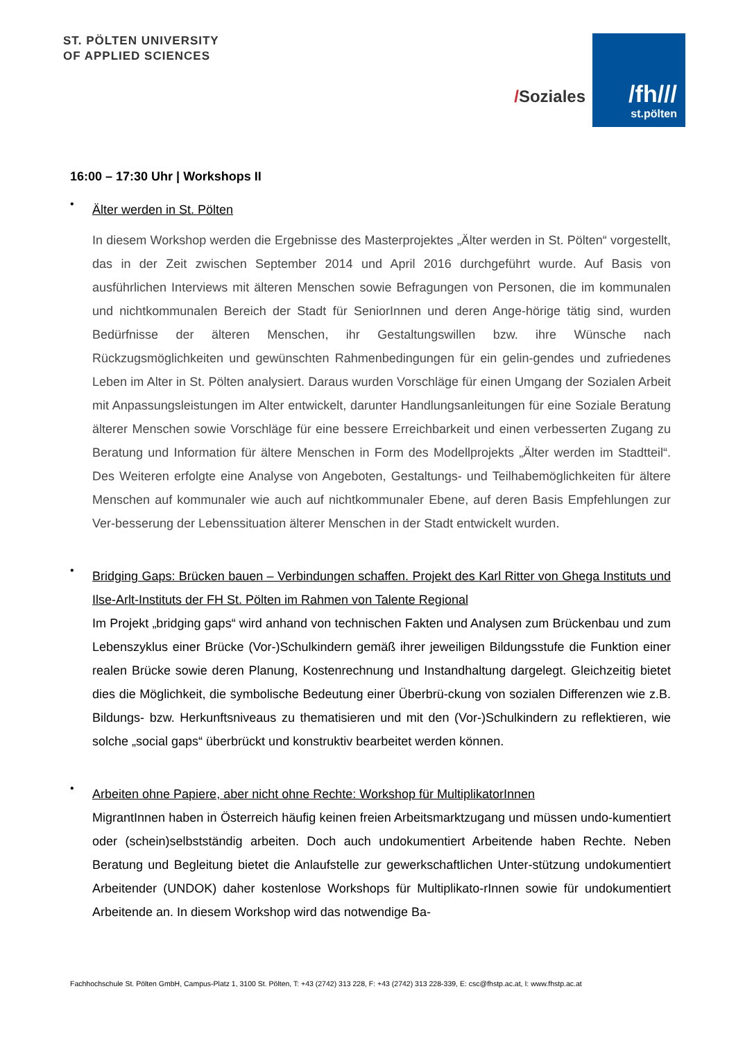ST. PÖLTEN UNIVERSITY
OF APPLIED SCIENCES
/Soziales
/fh///
st.pölten
16:00 – 17:30 Uhr | Workshops II
•
Älter werden in St. Pölten
In diesem Workshop werden die Ergebnisse des Masterprojektes „Älter werden in St. Pölten“ vorgestellt, das in der Zeit zwischen September 2014 und April 2016 durchgeführt wurde. Auf Basis von ausführlichen Interviews mit älteren Menschen sowie Befragungen von Personen, die im kommunalen und nichtkommunalen Bereich der Stadt für SeniorInnen und deren Ange-hörige tätig sind, wurden Bedürfnisse der älteren Menschen, ihr Gestaltungswillen bzw. ihre Wünsche nach Rückzugsmöglichkeiten und gewünschten Rahmenbedingungen für ein gelin-gendes und zufriedenes Leben im Alter in St. Pölten analysiert. Daraus wurden Vorschläge für einen Umgang der Sozialen Arbeit mit Anpassungsleistungen im Alter entwickelt, darunter Handlungsanleitungen für eine Soziale Beratung älterer Menschen sowie Vorschläge für eine bessere Erreichbarkeit und einen verbesserten Zugang zu Beratung und Information für ältere Menschen in Form des Modellprojekts „Älter werden im Stadtteil“. Des Weiteren erfolgte eine Analyse von Angeboten, Gestaltungs- und Teilhabemöglichkeiten für ältere Menschen auf kommunaler wie auch auf nichtkommunaler Ebene, auf deren Basis Empfehlungen zur Ver-besserung der Lebenssituation älterer Menschen in der Stadt entwickelt wurden.
•
Bridging Gaps: Brücken bauen – Verbindungen schaffen. Projekt des Karl Ritter von Ghega Instituts und Ilse-Arlt-Instituts der FH St. Pölten im Rahmen von Talente Regional
Im Projekt „bridging gaps“ wird anhand von technischen Fakten und Analysen zum Brückenbau und zum Lebenszyklus einer Brücke (Vor-)Schulkindern gemäß ihrer jeweiligen Bildungsstufe die Funktion einer realen Brücke sowie deren Planung, Kostenrechnung und Instandhaltung dargelegt. Gleichzeitig bietet dies die Möglichkeit, die symbolische Bedeutung einer Überbrü-ckung von sozialen Differenzen wie z.B. Bildungs- bzw. Herkunftsniveaus zu thematisieren und mit den (Vor-)Schulkindern zu reflektieren, wie solche „social gaps“ überbrückt und konstruktiv bearbeitet werden können.
•
Arbeiten ohne Papiere, aber nicht ohne Rechte: Workshop für MultiplikatorInnen
MigrantInnen haben in Österreich häufig keinen freien Arbeitsmarktzugang und müssen undo-kumentiert oder (schein)selbstständig arbeiten. Doch auch undokumentiert Arbeitende haben Rechte. Neben Beratung und Begleitung bietet die Anlaufstelle zur gewerkschaftlichen Unter-stützung undokumentiert Arbeitender (UNDOK) daher kostenlose Workshops für Multiplikato-rInnen sowie für undokumentiert Arbeitende an. In diesem Workshop wird das notwendige Ba-
Fachhochschule St. Pölten GmbH, Campus-Platz 1, 3100 St. Pölten, T: +43 (2742) 313 228, F: +43 (2742) 313 228-339, E: csc@fhstp.ac.at, I: www.fhstp.ac.at